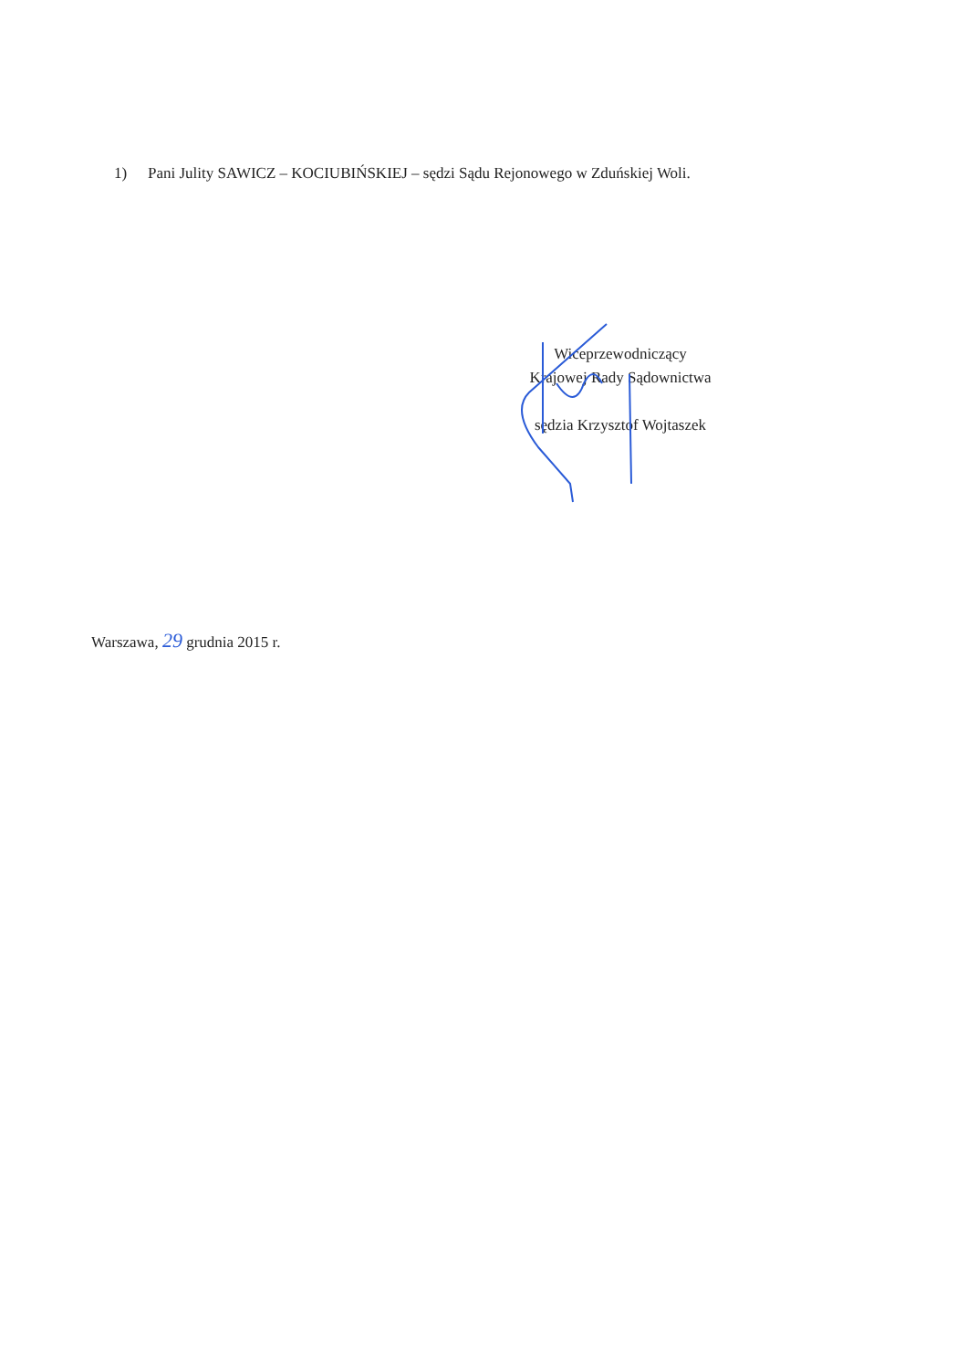1) Pani Julity SAWICZ – KOCIUBIŃSKIEJ – sędzi Sądu Rejonowego w Zduńskiej Woli.
Wiceprzewodniczący
Krajowej Rady Sądownictwa
sędzia Krzysztof Wojtaszek
Warszawa, 29 grudnia 2015 r.